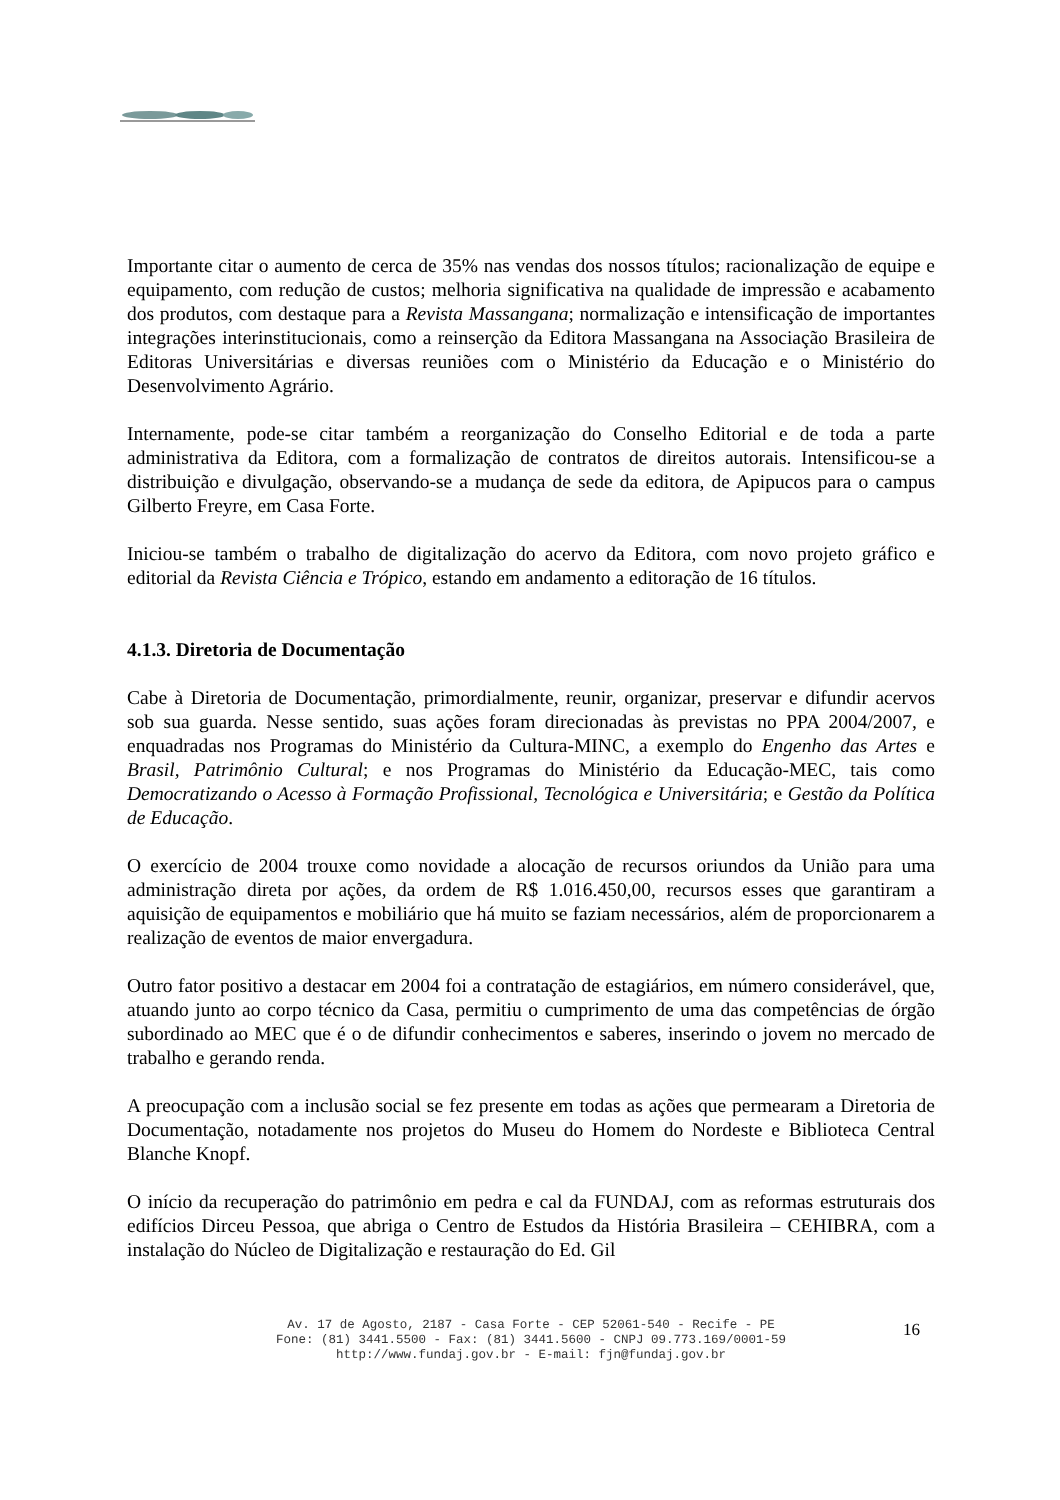Importante citar o aumento de cerca de 35% nas vendas dos nossos títulos; racionalização de equipe e equipamento, com redução de custos; melhoria significativa na qualidade de impressão e acabamento dos produtos, com destaque para a Revista Massangana; normalização e intensificação de importantes integrações interinstitucionais, como a reinserção da Editora Massangana na Associação Brasileira de Editoras Universitárias e diversas reuniões com o Ministério da Educação e o Ministério do Desenvolvimento Agrário.
Internamente, pode-se citar também a reorganização do Conselho Editorial e de toda a parte administrativa da Editora, com a formalização de contratos de direitos autorais. Intensificou-se a distribuição e divulgação, observando-se a mudança de sede da editora, de Apipucos para o campus Gilberto Freyre, em Casa Forte.
Iniciou-se também o trabalho de digitalização do acervo da Editora, com novo projeto gráfico e editorial da Revista Ciência e Trópico, estando em andamento a editoração de 16 títulos.
4.1.3. Diretoria de Documentação
Cabe à Diretoria de Documentação, primordialmente, reunir, organizar, preservar e difundir acervos sob sua guarda. Nesse sentido, suas ações foram direcionadas às previstas no PPA 2004/2007, e enquadradas nos Programas do Ministério da Cultura-MINC, a exemplo do Engenho das Artes e Brasil, Patrimônio Cultural; e nos Programas do Ministério da Educação-MEC, tais como Democratizando o Acesso à Formação Profissional, Tecnológica e Universitária; e Gestão da Política de Educação.
O exercício de 2004 trouxe como novidade a alocação de recursos oriundos da União para uma administração direta por ações, da ordem de R$ 1.016.450,00, recursos esses que garantiram a aquisição de equipamentos e mobiliário que há muito se faziam necessários, além de proporcionarem a realização de eventos de maior envergadura.
Outro fator positivo a destacar em 2004 foi a contratação de estagiários, em número considerável, que, atuando junto ao corpo técnico da Casa, permitiu o cumprimento de uma das competências de órgão subordinado ao MEC que é o de difundir conhecimentos e saberes, inserindo o jovem no mercado de trabalho e gerando renda.
A preocupação com a inclusão social se fez presente em todas as ações que permearam a Diretoria de Documentação, notadamente nos projetos do Museu do Homem do Nordeste e Biblioteca Central Blanche Knopf.
O início da recuperação do patrimônio em pedra e cal da FUNDAJ, com as reformas estruturais dos edifícios Dirceu Pessoa, que abriga o Centro de Estudos da História Brasileira – CEHIBRA, com a instalação do Núcleo de Digitalização e restauração do Ed. Gil
Av. 17 de Agosto, 2187 - Casa Forte - CEP 52061-540 - Recife - PE
Fone: (81) 3441.5500 - Fax: (81) 3441.5600 - CNPJ 09.773.169/0001-59
http://www.fundaj.gov.br - E-mail: fjn@fundaj.gov.br
16